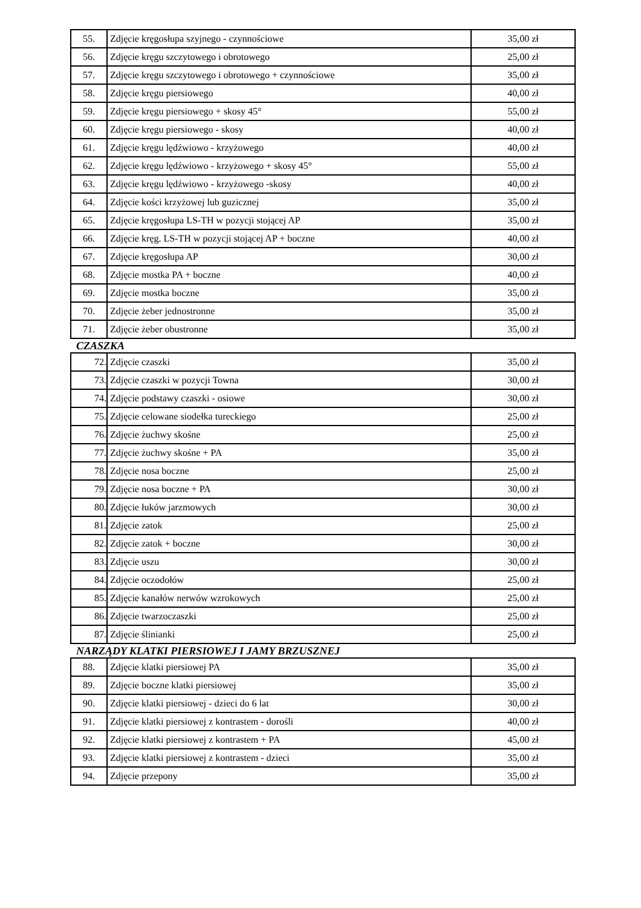| 55. | Zdjęcie kręgosłupa szyjnego - czynnościowe | 35,00 zł |
| 56. | Zdjęcie kręgu szczytowego i obrotowego | 25,00 zł |
| 57. | Zdjęcie kręgu szczytowego i obrotowego + czynnościowe | 35,00 zł |
| 58. | Zdjęcie kręgu piersiowego | 40,00 zł |
| 59. | Zdjęcie kręgu piersiowego + skosy 45° | 55,00 zł |
| 60. | Zdjęcie kręgu piersiowego - skosy | 40,00 zł |
| 61. | Zdjęcie kręgu lędźwiowo - krzyżowego | 40,00 zł |
| 62. | Zdjęcie kręgu lędźwiowo - krzyżowego + skosy 45° | 55,00 zł |
| 63. | Zdjęcie kręgu lędźwiowo - krzyżowego -skosy | 40,00 zł |
| 64. | Zdjęcie kości krzyżowej lub guzicznej | 35,00 zł |
| 65. | Zdjęcie kręgosłupa LS-TH w pozycji stojącej AP | 35,00 zł |
| 66. | Zdjęcie kręg. LS-TH w pozycji stojącej AP + boczne | 40,00 zł |
| 67. | Zdjęcie kręgosłupa AP | 30,00 zł |
| 68. | Zdjęcie mostka PA + boczne | 40,00 zł |
| 69. | Zdjęcie mostka boczne | 35,00 zł |
| 70. | Zdjęcie żeber jednostronne | 35,00 zł |
| 71. | Zdjęcie żeber obustronne | 35,00 zł |
CZASZKA
| 72. | Zdjęcie czaszki | 35,00 zł |
| 73. | Zdjęcie czaszki w pozycji Towna | 30,00 zł |
| 74. | Zdjęcie podstawy czaszki - osiowe | 30,00 zł |
| 75. | Zdjęcie celowane siodełka tureckiego | 25,00 zł |
| 76. | Zdjęcie żuchwy skośne | 25,00 zł |
| 77. | Zdjęcie żuchwy skośne + PA | 35,00 zł |
| 78. | Zdjęcie nosa boczne | 25,00 zł |
| 79. | Zdjęcie nosa boczne + PA | 30,00 zł |
| 80. | Zdjęcie łuków jarzmowych | 30,00 zł |
| 81. | Zdjęcie zatok | 25,00 zł |
| 82. | Zdjęcie zatok + boczne | 30,00 zł |
| 83. | Zdjęcie uszu | 30,00 zł |
| 84. | Zdjęcie oczodołów | 25,00 zł |
| 85. | Zdjęcie kanałów nerwów wzrokowych | 25,00 zł |
| 86. | Zdjęcie twarzoczaszki | 25,00 zł |
| 87. | Zdjęcie ślinianki | 25,00 zł |
NARZĄDY KLATKI PIERSIOWEJ I JAMY BRZUSZNEJ
| 88. | Zdjęcie klatki piersiowej PA | 35,00 zł |
| 89. | Zdjęcie boczne klatki piersiowej | 35,00 zł |
| 90. | Zdjęcie klatki piersiowej - dzieci do 6 lat | 30,00 zł |
| 91. | Zdjęcie klatki piersiowej z kontrastem - dorośli | 40,00 zł |
| 92. | Zdjęcie klatki piersiowej z kontrastem + PA | 45,00 zł |
| 93. | Zdjęcie klatki piersiowej z kontrastem - dzieci | 35,00 zł |
| 94. | Zdjęcie przepony | 35,00 zł |